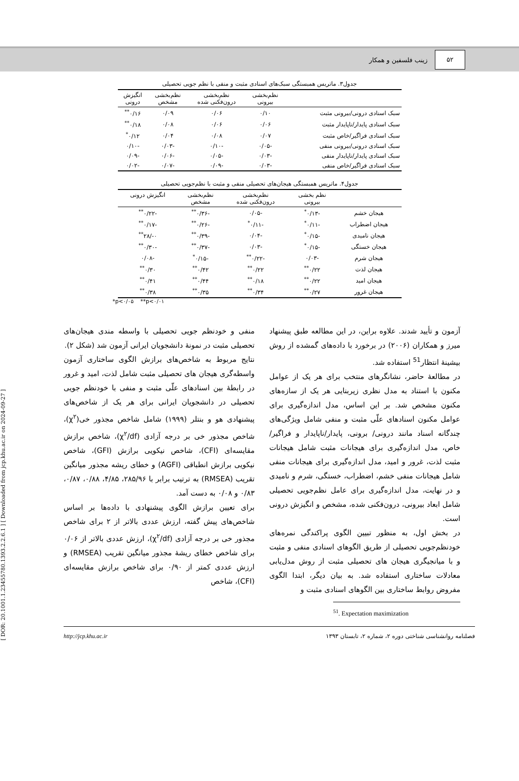۵۲
زینب فلسفین و همکار
[ DOR: 20.1001.1.23455780.1393.2.2.6.1 ] [ Downloaded from jcp.khu.ac.ir on 2024-09-27 ]
جدول۳. ماتریس همبستگی سبک‌های اسنادی مثبت و منفی با نظم جویی تحصیلی
| | نظم‌بخشی بیرونی | نظم‌بخشی درون‌فکنی شده | نظم‌بخشی مشخص | انگیزش درونی |
| --- | --- | --- | --- | --- |
| سبک اسنادی درونی/بیرونی مثبت | ۰/۱۰ | ۰/۰۶ | ۰/۰۹ | ۰/۱۶<sup>**</sup> |
| سبک اسنادی پایدار/ناپایدار مثبت | ۰/۰۶ | ۰/۰۶ | ۰/۰۸ | ۰/۱۸<sup>**</sup> |
| سبک اسنادی فراگیر/خاص مثبت | ۰/۰۷ | ۰/۰۸ | ۰/۰۴ | ۰/۱۲<sup>*</sup> |
| سبک اسنادی درونی/بیرونی منفی | -۰/۰۵ | -۰/۱۰ | -۰/۰۳ | -۰/۱۰ |
| سبک اسنادی پایدار/ناپایدار منفی | -۰/۰۳ | -۰/۰۵ | -۰/۰۶ | -۰/۰۹ |
| سبک اسنادی فراگیر/خاص منفی | -۰/۰۳ | -۰/۰۹ | -۰/۰۷ | -۰/۰۲ |
جدول۴. ماتریس همبستگی هیجان‌های تحصیلی منفی و مثبت با نظم‌جویی تحصیلی
| | نظم بخشی بیرونی | نظم‌بخشی درون‌فکنی شده | نظم‌بخشی مشخص | انگیزش درونی |
| --- | --- | --- | --- | --- |
| هیجان خشم | -۰/۱۳<sup>*</sup> | -۰/۰۵ | -۰/۳۶<sup>**</sup> | -۰/۲۲<sup>**</sup> |
| هیجان اضطراب | -۰/۱۱<sup>*</sup> | -۰/۱۱<sup>*</sup> | -۰/۲۶<sup>**</sup> | -۰/۱۷<sup>**</sup> |
| هیجان نامیدی | -۰/۱۵<sup>*</sup> | -۰/۰۴ | -۰/۳۹<sup>**</sup> | ۰-/۲۸<sup>**</sup> |
| هیجان خستگی | -۰/۱۵<sup>*</sup> | -۰/۰۳ | -۰/۳۷<sup>**</sup> | -۰/۳۰<sup>**</sup> |
| هیجان شرم | -۰/۰۳ | -۰/۲۲<sup>**</sup> | -۰/۱۵<sup>*</sup> | -۰/۰۸ |
| هیجان لذت | ۰/۲۲<sup>**</sup> | ۰/۲۲<sup>**</sup> | ۰/۴۲<sup>**</sup> | ۰/۳۰<sup>**</sup> |
| هیجان امید | ۰/۲۲<sup>**</sup> | ۰/۱۸<sup>**</sup> | ۰/۴۴<sup>**</sup> | ۰/۴۱<sup>**</sup> |
| هیجان غرور | ۰/۲۷<sup>**</sup> | ۰/۳۴<sup>**</sup> | ۰/۳۵<sup>**</sup> | ۰/۳۸<sup>**</sup> |
*p<۰/۰۵ **p<۰/۰۱
آزمون و تأیید شدند. علاوه براین، در این مطالعه طبق پیشنهاد میرز و همکاران (۲۰۰۶) در برخورد با داده‌های گمشده از روش بیشینهٔ انتظار<sup>51</sup> استفاده شد.
در مطالعهٔ حاضر، نشانگرهای منتخب برای هر یک از عوامل مکنون با استناد به مدل نظری زیربنایی هر یک از سازه‌های مکنون مشخص شد. بر این اساس، مدل اندازه‌گیری برای عوامل مکنون اسنادهای علّی مثبت و منفی شامل ویژگی‌های چندگانه اسناد مانند درونی/ برونی، پایدار/ناپایدار و فراگیر/خاص، مدل اندازه‌گیری برای هیجانات مثبت شامل هیجانات مثبت لذت، غرور و امید، مدل اندازه‌گیری برای هیجانات منفی شامل هیجانات منفی خشم، اضطراب، خستگی، شرم و نامیدی و در نهایت، مدل اندازه‌گیری برای عامل نظم‌جویی تحصیلی شامل ابعاد بیرونی، درون‌فکنی شده، مشخص و انگیزش درونی است.
در بخش اول، به منظور تبیین الگوی پراکندگی نمره‌های خودنظم‌جویی تحصیلی از طریق الگوهای اسنادی منفی و مثبت و با میانجیگری هیجان های تحصیلی مثبت از روش مدل‌یابی معادلات ساختاری استفاده شد. به بیان دیگر، ابتدا الگوی مفروض روابط ساختاری بین الگوهای اسنادی مثبت و
<sup>51</sup>. Expectation maximization
منفی و خودنظم جویی تحصیلی با واسطه مندی هیجان‌های تحصیلی مثبت در نمونهٔ دانشجویان ایرانی آزمون شد (شکل ۲).
نتایج مربوط به شاخص‌های برازش الگوی ساختاری آزمون واسطه‌گری هیجان های تحصیلی مثبت شامل لذت، امید و غرور در رابطهٔ بین اسنادهای علّی مثبت و منفی با خودنظم جویی تحصیلی در دانشجویان ایرانی برای هر یک از شاخص‌های پیشنهادی هو و بنتلر (۱۹۹۹) شامل شاخص مجذور خی(χ<sup>۲</sup>)، شاخص مجذور خی بر درجه آزادی (χ<sup>۲</sup>/df)، شاخص برازش مقایسه‌ای (CFI)، شاخص نیکویی برازش (GFI)، شاخص نیکویی برازش انطباقی (AGFI) و خطای ریشه مجذور میانگین تقریب (RMSEA) به ترتیب برابر با ۲۸۵/۹۶، ۴/۸۵، ۰/۸۸، ۰/۸۷، ۰/۸۳ و ۰/۰۸ به دست آمد.
برای تعیین برازش الگوی پیشنهادی با داده‌ها بر اساس شاخص‌های پیش گفته، ارزش عددی بالاتر از ۲ برای شاخص مجذور خی بر درجه آزادی (χ<sup>۲</sup>/df)، ارزش عددی بالاتر از ۰/۰۶ برای شاخص خطای ریشهٔ مجذور میانگین تقریب (RMSEA) و ارزش عددی کمتر از ۰/۹۰ برای شاخص برازش مقایسه‌ای (CFI)، شاخص
http://jcp.khu.ac.ir فصلنامه روانشناسی شناختی دوره ۲، شماره ۲، تابستان ۱۳۹۳